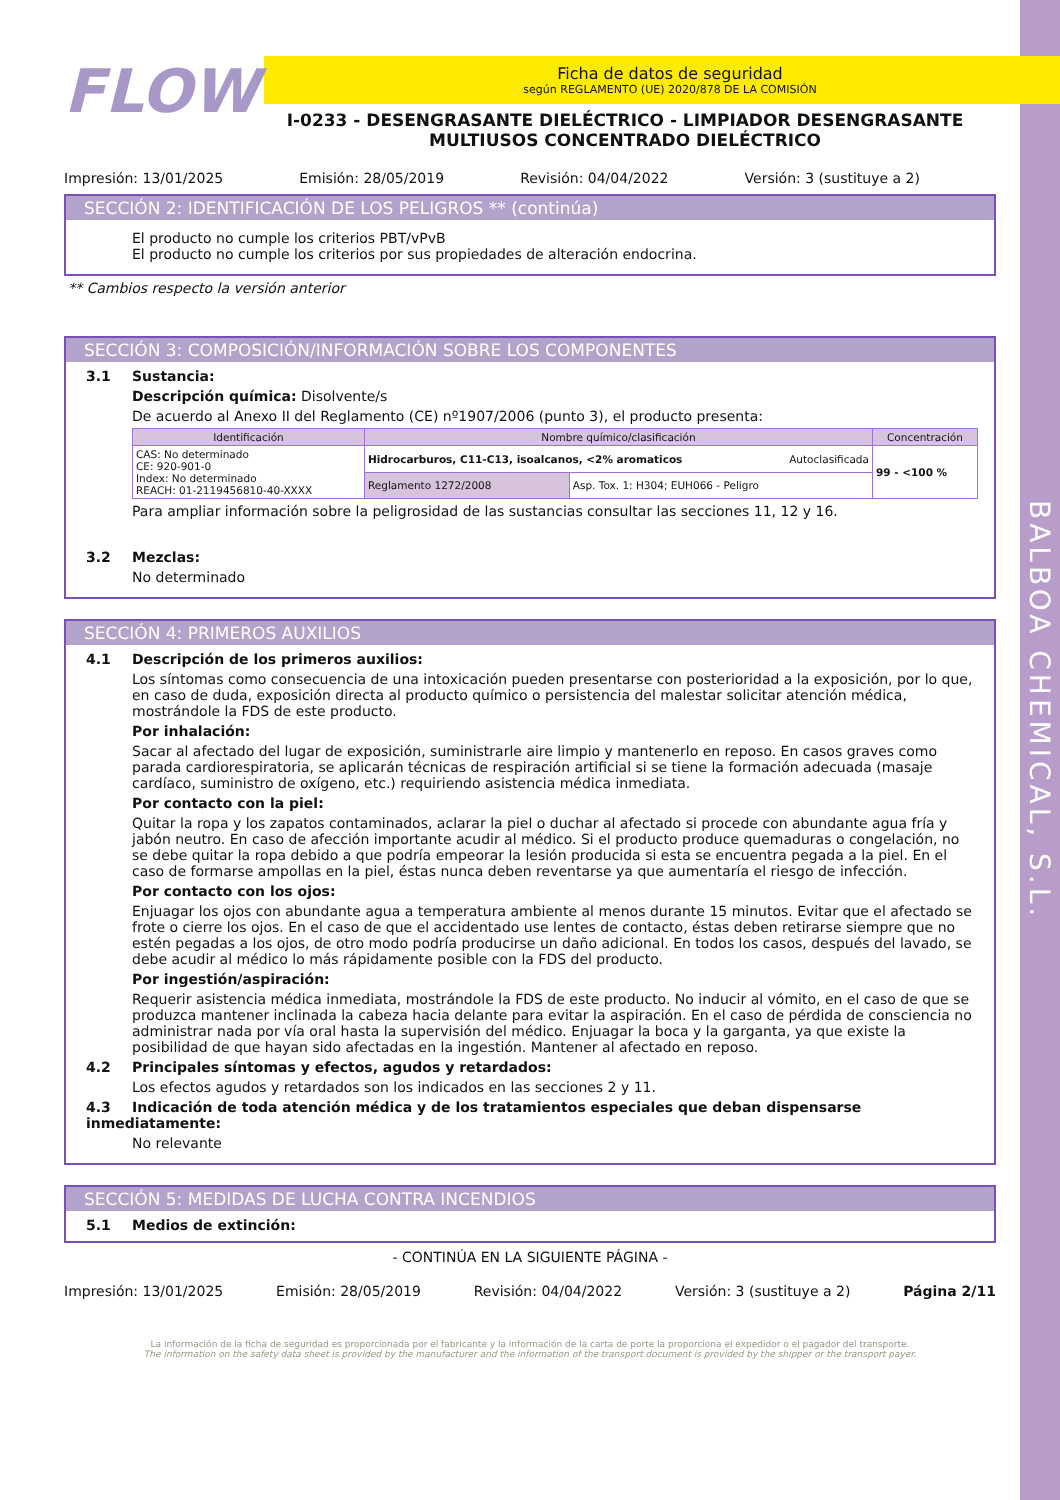BALBOA CHEMICAL, S.L.
FLOW
Ficha de datos de seguridad
según REGLAMENTO (UE) 2020/878 DE LA COMISIÓN
I-0233 - DESENGRASANTE DIELÉCTRICO - LIMPIADOR DESENGRASANTE MULTIUSOS CONCENTRADO DIELÉCTRICO
Impresión: 13/01/2025 Emisión: 28/05/2019 Revisión: 04/04/2022 Versión: 3 (sustituye a 2)
SECCIÓN 2: IDENTIFICACIÓN DE LOS PELIGROS ** (continúa)
El producto no cumple los criterios PBT/vPvB
El producto no cumple los criterios por sus propiedades de alteración endocrina.
** Cambios respecto la versión anterior
SECCIÓN 3: COMPOSICIÓN/INFORMACIÓN SOBRE LOS COMPONENTES
3.1 Sustancia:
Descripción química: Disolvente/s
De acuerdo al Anexo II del Reglamento (CE) nº1907/2006 (punto 3), el producto presenta:
| Identificación | Nombre químico/clasificación | | Concentración |
| --- | --- | --- | --- |
| CAS: No determinado CE: 920-901-0 Index: No determinado REACH: 01-2119456810-40-XXXX | Hidrocarburos, C11-C13, isoalcanos, <2% aromaticos Autoclasificada | | 99 - <100 % |
| | Reglamento 1272/2008 | Asp. Tox. 1: H304; EUH066 - Peligro | |
Para ampliar información sobre la peligrosidad de las sustancias consultar las secciones 11, 12 y 16.
3.2 Mezclas:
No determinado
SECCIÓN 4: PRIMEROS AUXILIOS
4.1 Descripción de los primeros auxilios:
Los síntomas como consecuencia de una intoxicación pueden presentarse con posterioridad a la exposición, por lo que, en caso de duda, exposición directa al producto químico o persistencia del malestar solicitar atención médica, mostrándole la FDS de este producto.
Por inhalación:
Sacar al afectado del lugar de exposición, suministrarle aire limpio y mantenerlo en reposo. En casos graves como parada cardiorespiratoria, se aplicarán técnicas de respiración artificial si se tiene la formación adecuada (masaje cardíaco, suministro de oxígeno, etc.) requiriendo asistencia médica inmediata.
Por contacto con la piel:
Quitar la ropa y los zapatos contaminados, aclarar la piel o duchar al afectado si procede con abundante agua fría y jabón neutro. En caso de afección importante acudir al médico. Si el producto produce quemaduras o congelación, no se debe quitar la ropa debido a que podría empeorar la lesión producida si esta se encuentra pegada a la piel. En el caso de formarse ampollas en la piel, éstas nunca deben reventarse ya que aumentaría el riesgo de infección.
Por contacto con los ojos:
Enjuagar los ojos con abundante agua a temperatura ambiente al menos durante 15 minutos. Evitar que el afectado se frote o cierre los ojos. En el caso de que el accidentado use lentes de contacto, éstas deben retirarse siempre que no estén pegadas a los ojos, de otro modo podría producirse un daño adicional. En todos los casos, después del lavado, se debe acudir al médico lo más rápidamente posible con la FDS del producto.
Por ingestión/aspiración:
Requerir asistencia médica inmediata, mostrándole la FDS de este producto. No inducir al vómito, en el caso de que se produzca mantener inclinada la cabeza hacia delante para evitar la aspiración. En el caso de pérdida de consciencia no administrar nada por vía oral hasta la supervisión del médico. Enjuagar la boca y la garganta, ya que existe la posibilidad de que hayan sido afectadas en la ingestión. Mantener al afectado en reposo.
4.2 Principales síntomas y efectos, agudos y retardados:
Los efectos agudos y retardados son los indicados en las secciones 2 y 11.
4.3 Indicación de toda atención médica y de los tratamientos especiales que deban dispensarse inmediatamente:
No relevante
SECCIÓN 5: MEDIDAS DE LUCHA CONTRA INCENDIOS
5.1 Medios de extinción:
- CONTINÚA EN LA SIGUIENTE PÁGINA -
Impresión: 13/01/2025 Emisión: 28/05/2019 Revisión: 04/04/2022 Versión: 3 (sustituye a 2) Página 2/11
La información de la ficha de seguridad es proporcionada por el fabricante y la información de la carta de porte la proporciona el expedidor o el pagador del transporte.
The information on the safety data sheet is provided by the manufacturer and the information of the transport document is provided by the shipper or the transport payer.